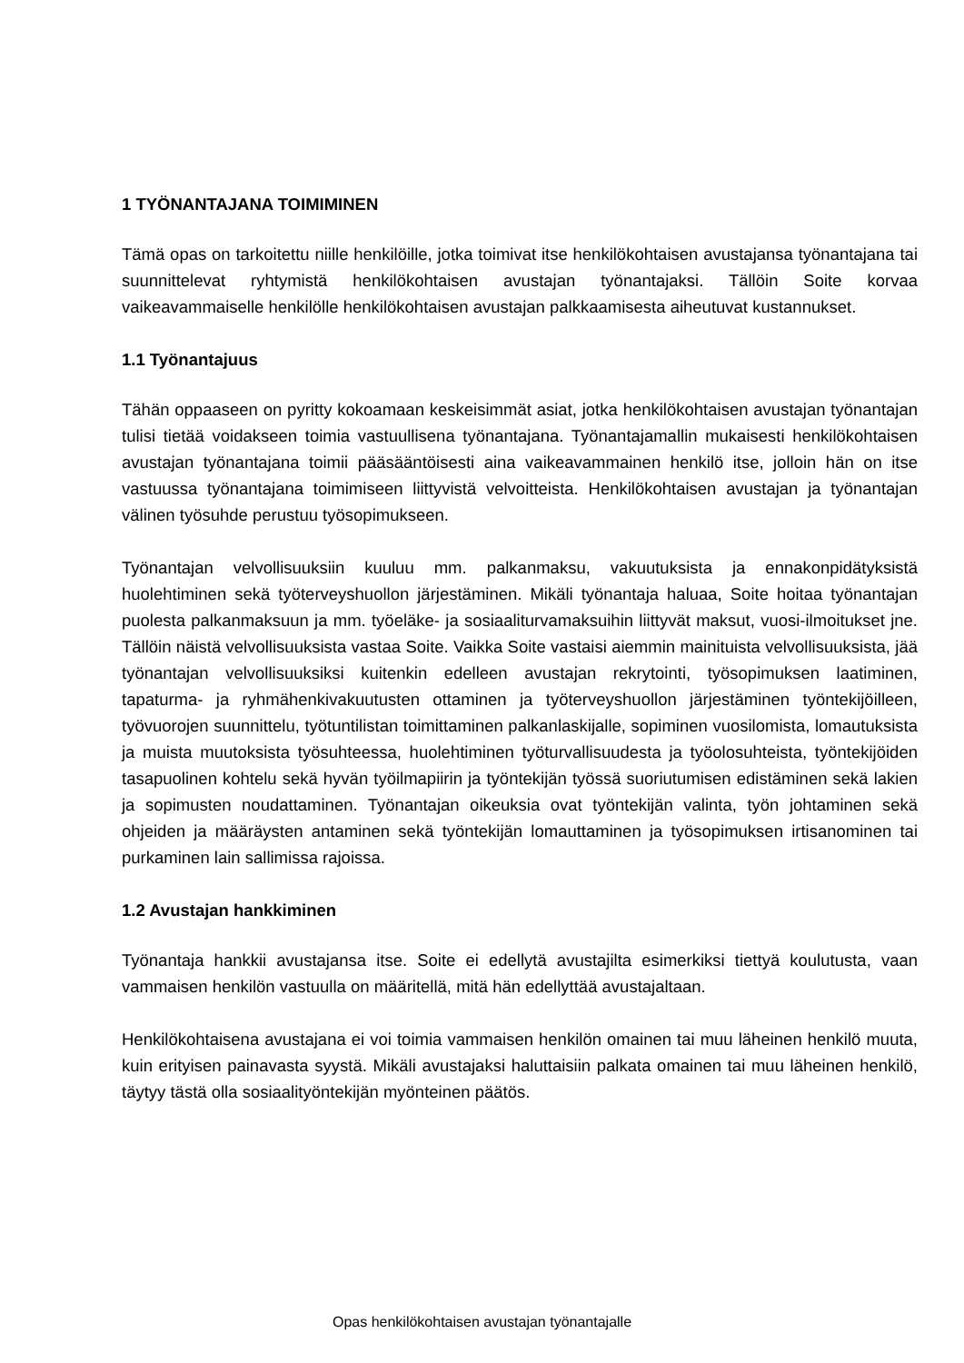1 TYÖNANTAJANA TOIMIMINEN
Tämä opas on tarkoitettu niille henkilöille, jotka toimivat itse henkilökohtaisen avustajansa työnantajana tai suunnittelevat ryhtymistä henkilökohtaisen avustajan työnantajaksi. Tällöin Soite korvaa vaikeavammaiselle henkilölle henkilökohtaisen avustajan palkkaamisesta aiheutuvat kustannukset.
1.1 Työnantajuus
Tähän oppaaseen on pyritty kokoamaan keskeisimmät asiat, jotka henkilökohtaisen avustajan työnantajan tulisi tietää voidakseen toimia vastuullisena työnantajana. Työnantajamallin mukaisesti henkilökohtaisen avustajan työnantajana toimii pääsääntöisesti aina vaikeavammainen henkilö itse, jolloin hän on itse vastuussa työnantajana toimimiseen liittyvistä velvoitteista. Henkilökohtaisen avustajan ja työnantajan välinen työsuhde perustuu työsopimukseen.
Työnantajan velvollisuuksiin kuuluu mm. palkanmaksu, vakuutuksista ja ennakonpidätyksistä huolehtiminen sekä työterveyshuollon järjestäminen. Mikäli työnantaja haluaa, Soite hoitaa työnantajan puolesta palkanmaksuun ja mm. työeläke- ja sosiaaliturvamaksuihin liittyvät maksut, vuosi-ilmoitukset jne. Tällöin näistä velvollisuuksista vastaa Soite. Vaikka Soite vastaisi aiemmin mainituista velvollisuuksista, jää työnantajan velvollisuuksiksi kuitenkin edelleen avustajan rekrytointi, työsopimuksen laatiminen, tapaturma- ja ryhmähenkivakuutusten ottaminen ja työterveyshuollon järjestäminen työntekijöilleen, työvuorojen suunnittelu, työtuntilistan toimittaminen palkanlaskijalle, sopiminen vuosilomista, lomautuksista ja muista muutoksista työsuhteessa, huolehtiminen työturvallisuudesta ja työolosuhteista, työntekijöiden tasapuolinen kohtelu sekä hyvän työilmapiirin ja työntekijän työssä suoriutumisen edistäminen sekä lakien ja sopimusten noudattaminen. Työnantajan oikeuksia ovat työntekijän valinta, työn johtaminen sekä ohjeiden ja määräysten antaminen sekä työntekijän lomauttaminen ja työsopimuksen irtisanominen tai purkaminen lain sallimissa rajoissa.
1.2 Avustajan hankkiminen
Työnantaja hankkii avustajansa itse. Soite ei edellytä avustajilta esimerkiksi tiettyä koulutusta, vaan vammaisen henkilön vastuulla on määritellä, mitä hän edellyttää avustajaltaan.
Henkilökohtaisena avustajana ei voi toimia vammaisen henkilön omainen tai muu läheinen henkilö muuta, kuin erityisen painavasta syystä. Mikäli avustajaksi haluttaisiin palkata omainen tai muu läheinen henkilö, täytyy tästä olla sosiaalityöntekijän myönteinen päätös.
Opas henkilökohtaisen avustajan työnantajalle